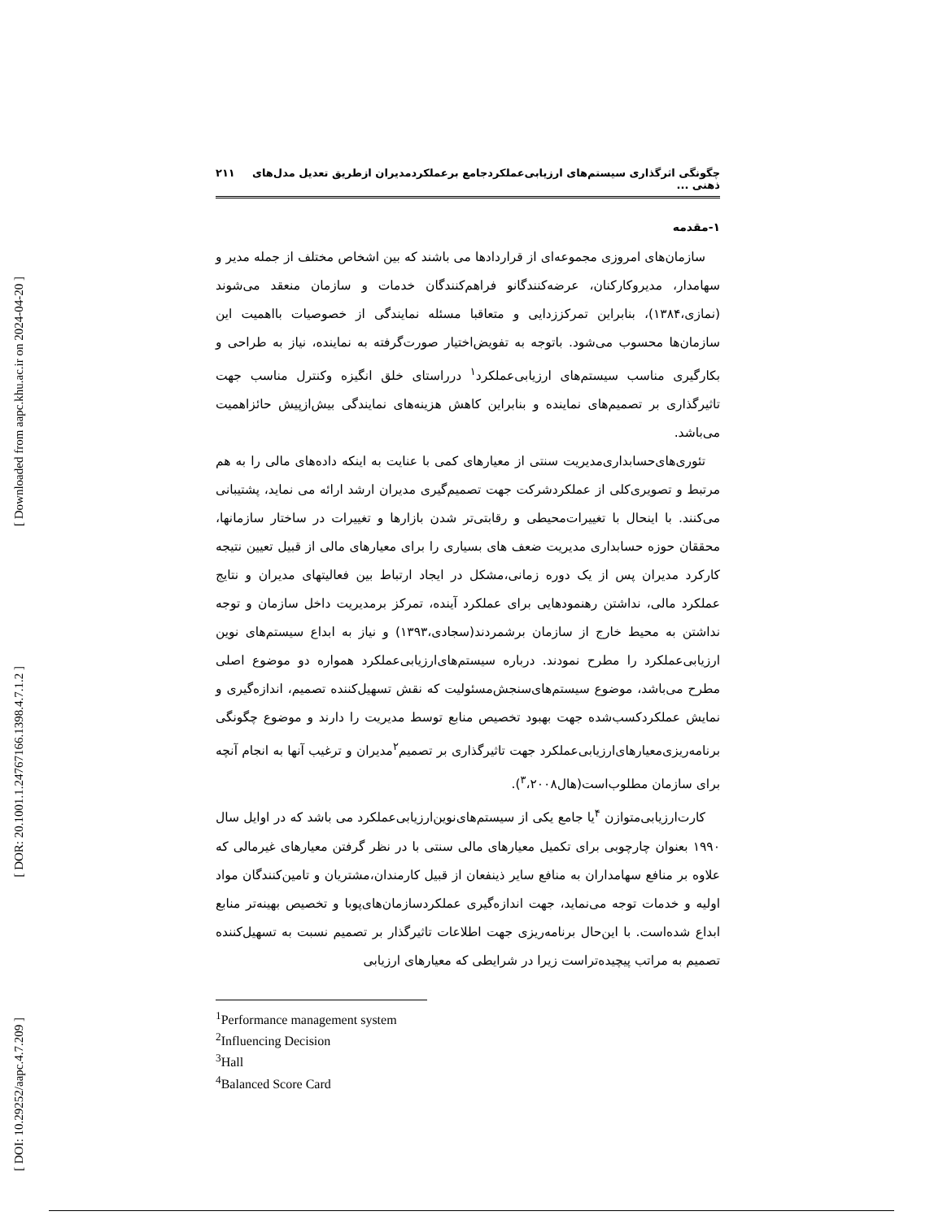[ Downloaded from aapc.khu.ac.ir on 2024-04-20 ]
[ DOR: 20.1001.1.24767166.1398.4.7.1.2 ]
[ DOI: 10.29252/aapc.4.7.209 ]
چگونگی اثرگذاری سیستم‌های ارزیابی‌عملکردجامع برعملکردمدیران ازطریق تعدیل مدل‌های ذهنی ... ۲۱۱
۱-مقدمه
سازمان‌های امروزی مجموعه‌ای از قراردادها می باشند که بین اشخاص مختلف از جمله مدیر و سهامدار، مدیروکارکنان، عرضه‌کنندگانو فراهم‌کنندگان خدمات و سازمان منعقد می‌شوند (نمازی،۱۳۸۴)، بنابراین تمرکززدایی و متعاقبا مسئله نمایندگی از خصوصیات بااهمیت این سازمان‌ها محسوب می‌شود. باتوجه به تفویض‌اختیار صورت‌گرفته به نماینده، نیاز به طراحی و بکارگیری مناسب سیستم‌های ارزیابی‌عملکرد<sup>۱</sup> درراستای خلق انگیزه وکنترل مناسب جهت تاثیرگذاری بر تصمیم‌های نماینده و بنابراین کاهش هزینه‌های نمایندگی بیش‌ازپیش حائزاهمیت می‌باشد.
تئوری‌های‌حسابداری‌مدیریت سنتی از معیارهای کمی با عنایت به اینکه داده‌های مالی را به هم مرتبط و تصویری‌کلی از عملکردشرکت جهت تصمیم‌گیری مدیران ارشد ارائه می نماید، پشتیبانی می‌کنند. با اینحال با تغییرات‌محیطی و رقابتی‌تر شدن بازارها و تغییرات در ساختار سازمانها، محققان حوزه حسابداری مدیریت ضعف های بسیاری را برای معیارهای مالی از قبیل تعیین نتیجه کارکرد مدیران پس از یک دوره زمانی،مشکل در ایجاد ارتباط بین فعالیتهای مدیران و نتایج عملکرد مالی، نداشتن رهنمودهایی برای عملکرد آینده، تمرکز برمدیریت داخل سازمان و توجه نداشتن به محیط خارج از سازمان برشمردند(سجادی،۱۳۹۳) و نیاز به ابداع سیستم‌های نوین ارزیابی‌عملکرد را مطرح نمودند. درباره سیستم‌های‌ارزیابی‌عملکرد همواره دو موضوع اصلی مطرح می‌باشد، موضوع سیستم‌های‌سنجش‌مسئولیت که نقش تسهیل‌کننده تصمیم، اندازه‌گیری و نمایش عملکردکسب‌شده جهت بهبود تخصیص منابع توسط مدیریت را دارند و موضوع چگونگی برنامه‌ریزی‌معیارهای‌ارزیابی‌عملکرد جهت تاثیرگذاری بر تصمیم<sup>۲</sup>مدیران و ترغیب آنها به انجام آنچه برای سازمان مطلوب‌است(هال<sup>۳</sup>،۲۰۰۸).
کارت‌ارزیابی‌متوازن <sup>۴</sup>یا جامع یکی از سیستم‌های‌نوین‌ارزیابی‌عملکرد می باشد که در اوایل سال ۱۹۹۰ بعنوان چارچوبی برای تکمیل معیارهای مالی سنتی با در نظر گرفتن معیارهای غیرمالی که علاوه بر منافع سهامداران به منافع سایر ذینفعان از قبیل کارمندان،مشتریان و تامین‌کنندگان مواد اولیه و خدمات توجه می‌نماید، جهت اندازه‌گیری عملکردسازمان‌های‌پوبا و تخصیص بهینه‌تر منابع ابداع شده‌است. با این‌حال برنامه‌ریزی جهت اطلاعات تاثیرگذار بر تصمیم نسبت به تسهیل‌کننده تصمیم به مراتب پیچیده‌تراست زیرا در شرایطی که معیارهای ارزیابی
<sup>1</sup> Performance management system
<sup>2</sup> Influencing Decision
<sup>3</sup> Hall
<sup>4</sup> Balanced Score Card